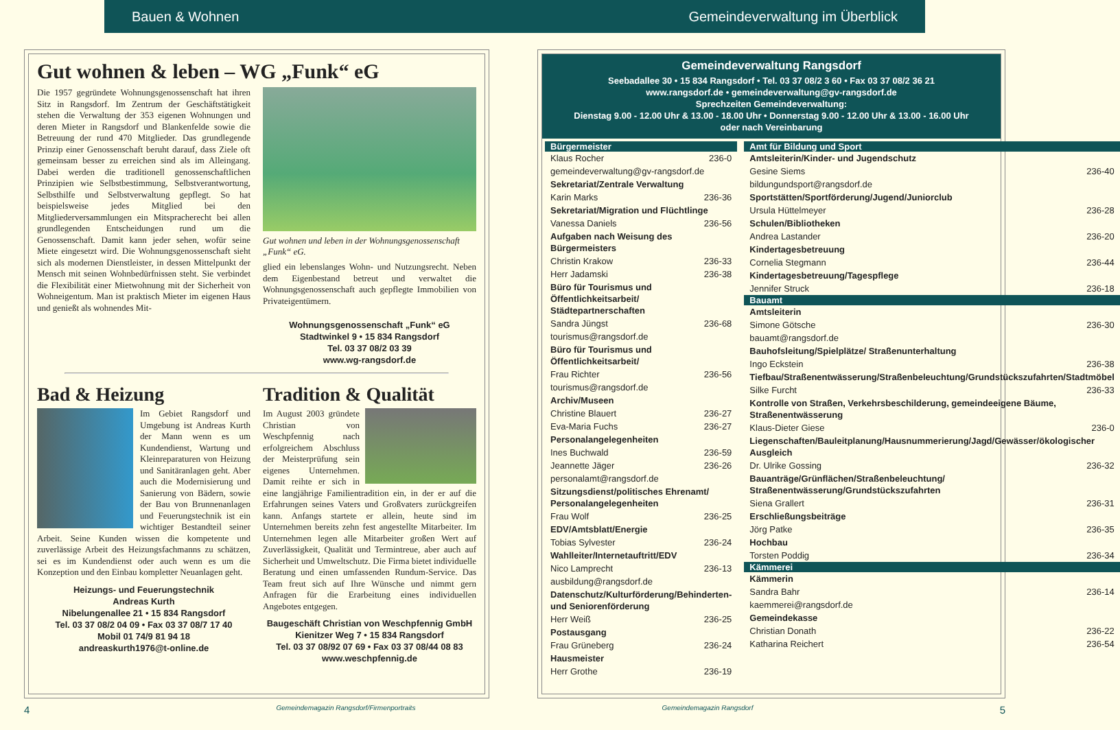Bauen & Wohnen Gemeindeverwaltung im Überblick
Gut wohnen & leben – WG „Funk“ eG
Die 1957 gegründete Wohnungsgenossenschaft hat ihren Sitz in Rangsdorf. Im Zentrum der Geschäftstätigkeit stehen die Verwaltung der 353 eigenen Wohnungen und deren Mieter in Rangsdorf und Blankenfelde sowie die Betreuung der rund 470 Mitglieder. Das grundlegende Prinzip einer Genossenschaft beruht darauf, dass Ziele oft gemeinsam besser zu erreichen sind als im Alleingang. Dabei werden die traditionell genossenschaftlichen Prinzipien wie Selbstbestimmung, Selbstverantwortung, Selbsthilfe und Selbstverwaltung gepflegt. So hat beispielsweise jedes Mitglied bei den Mitgliederversammlungen ein Mitspracherecht bei allen grundlegenden Entscheidungen rund um die Genossenschaft. Damit kann jeder sehen, wofür seine Miete eingesetzt wird. Die Wohnungsgenossenschaft sieht sich als modernen Dienstleister, in dessen Mittelpunkt der Mensch mit seinen Wohnbedürfnissen steht. Sie verbindet die Flexibilität einer Mietwohnung mit der Sicherheit von Wohneigentum. Man ist praktisch Mieter im eigenen Haus und genießt als wohnendes Mit-
Gut wohnen und leben in der Wohnungsgenossenschaft „Funk“ eG.
glied ein lebenslanges Wohn- und Nutzungsrecht. Neben dem Eigenbestand betreut und verwaltet die Wohnungsgenossenschaft auch gepflegte Immobilien von Privateigentümern.
Wohnungsgenossenschaft „Funk“ eG
Stadtwinkel 9 • 15 834 Rangsdorf
Tel. 03 37 08/2 03 39
www.wg-rangsdorf.de
Bad & Heizung
Im Gebiet Rangsdorf und Umgebung ist Andreas Kurth der Mann wenn es um Kundendienst, Wartung und Kleinreparaturen von Heizung und Sanitäranlagen geht. Aber auch die Modernisierung und Sanierung von Bädern, sowie der Bau von Brunnenanlagen und Feuerungstechnik ist ein wichtiger Bestandteil seiner Arbeit. Seine Kunden wissen die kompetente und zuverlässige Arbeit des Heizungsfachmanns zu schätzen, sei es im Kundendienst oder auch wenn es um die Konzeption und den Einbau kompletter Neuanlagen geht.
Heizungs- und Feuerungstechnik
Andreas Kurth
Nibelungenallee 21 • 15 834 Rangsdorf
Tel. 03 37 08/2 04 09 • Fax 03 37 08/7 17 40
Mobil 01 74/9 81 94 18
andreaskurth1976@t-online.de
Tradition & Qualität
Im August 2003 gründete Christian von Weschpfennig nach erfolgreichem Abschluss der Meisterprüfung sein eigenes Unternehmen. Damit reihte er sich in eine langjährige Familientradition ein, in der er auf die Erfahrungen seines Vaters und Großvaters zurückgreifen kann. Anfangs startete er allein, heute sind im Unternehmen bereits zehn fest angestellte Mitarbeiter. Im Unternehmen legen alle Mitarbeiter großen Wert auf Zuverlässigkeit, Qualität und Termintreue, aber auch auf Sicherheit und Umweltschutz. Die Firma bietet individuelle Beratung und einen umfassenden Rundum-Service. Das Team freut sich auf Ihre Wünsche und nimmt gern Anfragen für die Erarbeitung eines individuellen Angebotes entgegen.
Baugeschäft Christian von Weschpfennig GmbH
Kienitzer Weg 7 • 15 834 Rangsdorf
Tel. 03 37 08/92 07 69 • Fax 03 37 08/44 08 83
www.weschpfennig.de
Gemeindeverwaltung Rangsdorf
Seebadallee 30 • 15 834 Rangsdorf • Tel. 03 37 08/2 3 60 • Fax 03 37 08/2 36 21
www.rangsdorf.de • gemeindeverwaltung@gv-rangsdorf.de
Sprechzeiten Gemeindeverwaltung:
Dienstag 9.00 - 12.00 Uhr & 13.00 - 18.00 Uhr • Donnerstag 9.00 - 12.00 Uhr & 13.00 - 16.00 Uhr
oder nach Vereinbarung
| Bürgermeister | |
| --- | --- |
| Klaus Rocher | 236-0 |
| gemeindeverwaltung@gv-rangsdorf.de | |
| Sekretariat/Zentrale Verwaltung | |
| Karin Marks | 236-36 |
| Sekretariat/Migration und Flüchtlinge | |
| Vanessa Daniels | 236-56 |
| Aufgaben nach Weisung des Bürgermeisters | |
| Christin Krakow | 236-33 |
| Herr Jadamski | 236-38 |
| Büro für Tourismus und Öffentlichkeitsarbeit/ Städtepartnerschaften | |
| Sandra Jüngst | 236-68 |
| tourismus@rangsdorf.de | |
| Büro für Tourismus und Öffentlichkeitsarbeit/ | |
| Frau Richter | 236-56 |
| tourismus@rangsdorf.de | |
| Archiv/Museen | |
| Christine Blauert | 236-27 |
| Eva-Maria Fuchs | 236-27 |
| Personalangelegenheiten | |
| Ines Buchwald | 236-59 |
| Jeannette Jäger | 236-26 |
| personalamt@rangsdorf.de | |
| Sitzungsdienst/politisches Ehrenamt/ Personalangelegenheiten | |
| Frau Wolf | 236-25 |
| EDV/Amtsblatt/Energie | |
| Tobias Sylvester | 236-24 |
| Wahlleiter/Internetauftritt/EDV | |
| Nico Lamprecht | 236-13 |
| ausbildung@rangsdorf.de | |
| Datenschutz/Kulturförderung/Behinderten- und Seniorenförderung | |
| Herr Weiß | 236-25 |
| Postausgang | |
| Frau Grüneberg | 236-24 |
| Hausmeister | |
| Herr Grothe | 236-19 |
| Amt für Bildung und Sport | |
| --- | --- |
| Amtsleiterin/Kinder- und Jugendschutz | |
| Gesine Siems | 236-40 |
| bildungundsport@rangsdorf.de | |
| Sportstätten/Sportförderung/Jugend/Juniorclub | |
| Ursula Hüttelmeyer | 236-28 |
| Schulen/Bibliotheken | |
| Andrea Lastander | 236-20 |
| Kindertagesbetreuung | |
| Cornelia Stegmann | 236-44 |
| Kindertagesbetreuung/Tagespflege | |
| Jennifer Struck | 236-18 |
| Bauamt | |
| Amtsleiterin | |
| Simone Götsche | 236-30 |
| bauamt@rangsdorf.de | |
| Bauhofsleitung/Spielplätze/ Straßenunterhaltung | |
| Ingo Eckstein | 236-38 |
| Tiefbau/Straßenentwässerung/Straßenbeleuchtung/Grundstückszufahrten/Stadtmöbel | |
| Silke Furcht | 236-33 |
| Kontrolle von Straßen, Verkehrsbeschilderung, gemeindeeigene Bäume, Straßenentwässerung | |
| Klaus-Dieter Giese | 236-0 |
| Liegenschaften/Bauleitplanung/Hausnummerierung/Jagd/Gewässer/ökologischer Ausgleich | |
| Dr. Ulrike Gossing | 236-32 |
| Bauanträge/Grünflächen/Straßenbeleuchtung/ Straßenentwässerung/Grundstückszufahrten | |
| Siena Grallert | 236-31 |
| Erschließungsbeiträge | |
| Jörg Patke | 236-35 |
| Hochbau | |
| Torsten Poddig | 236-34 |
| Kämmerei | |
| Kämmerin | |
| Sandra Bahr | 236-14 |
| kaemmerei@rangsdorf.de | |
| Gemeindekasse | |
| Christian Donath | 236-22 |
| Katharina Reichert | 236-54 |
4 Gemeindemagazin Rangsdorf/Firmenportraits Gemeindemagazin Rangsdorf 5